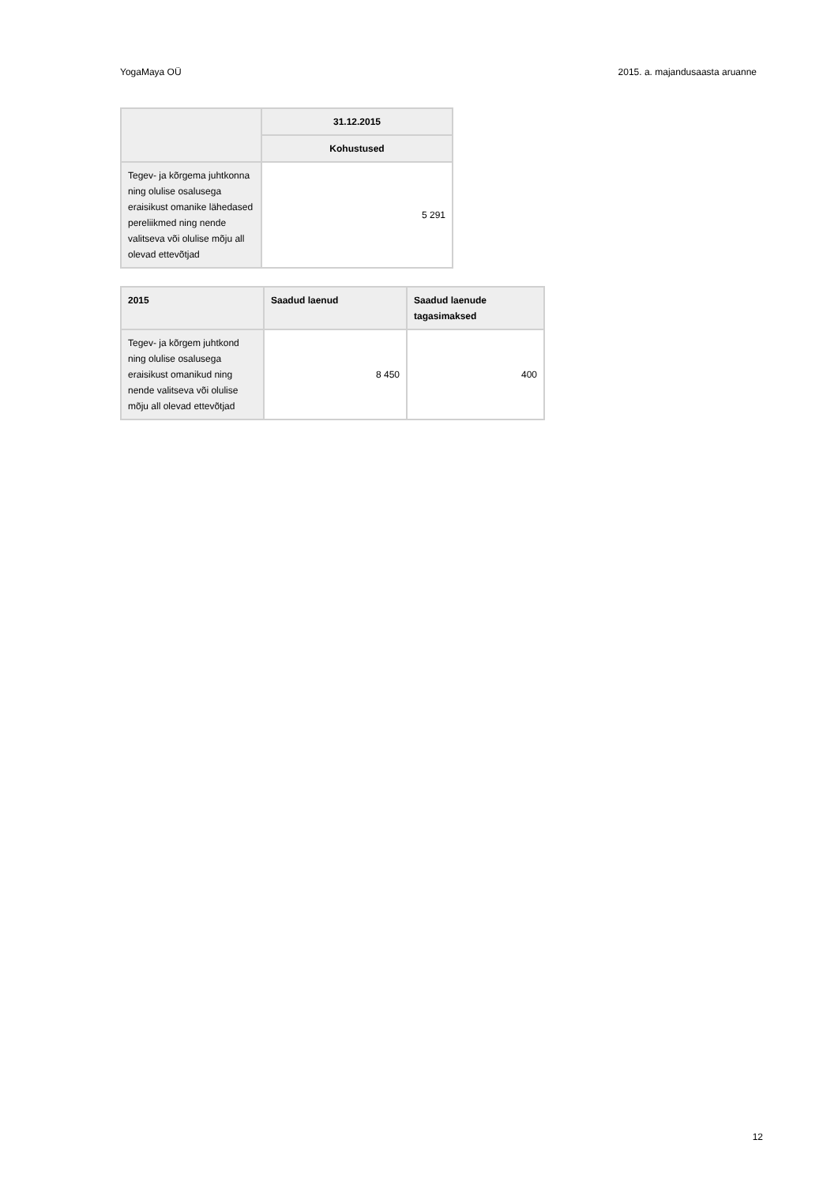YogaMaya OÜ 2015. a. majandusaasta aruanne
| | 31.12.2015 |
| --- | --- |
| | Kohustused |
| Tegev- ja kõrgema juhtkonna ning olulise osalusega eraisikust omanike lähedased pereliikmed ning nende valitseva või olulise mõju all olevad ettevõtjad | 5 291 |
| 2015 | Saadud laenud | Saadud laenude tagasimaksed |
| --- | --- | --- |
| Tegev- ja kõrgem juhtkond ning olulise osalusega eraisikust omanikud ning nende valitseva või olulise mõju all olevad ettevõtjad | 8 450 | 400 |
12